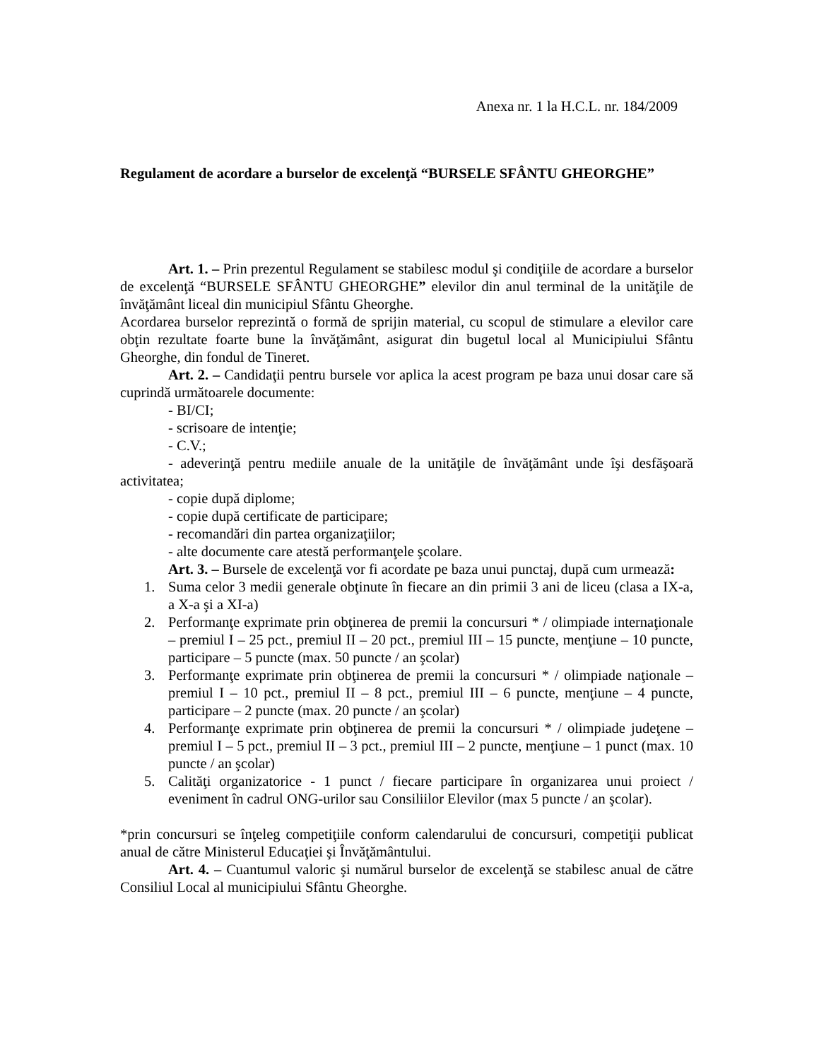Anexa nr. 1 la H.C.L. nr. 184/2009
Regulament de acordare a burselor de excelenţă “BURSELE SFÂNTU GHEORGHE”
Art. 1. – Prin prezentul Regulament se stabilesc modul şi condiţiile de acordare a burselor de excelenţă “BURSELE SFÂNTU GHEORGHE” elevilor din anul terminal de la unităţile de învăţământ liceal din municipiul Sfântu Gheorghe.
Acordarea burselor reprezintă o formă de sprijin material, cu scopul de stimulare a elevilor care obţin rezultate foarte bune la învăţământ, asigurat din bugetul local al Municipiului Sfântu Gheorghe, din fondul de Tineret.
Art. 2. – Candidaţii pentru bursele vor aplica la acest program pe baza unui dosar care să cuprindă următoarele documente:
- BI/CI;
- scrisoare de intenţie;
- C.V.;
- adeverinţă pentru mediile anuale de la unităţile de învăţământ unde îşi desfăşoară activitatea;
- copie după diplome;
- copie după certificate de participare;
- recomandări din partea organizaţiilor;
- alte documente care atestă performanţele şcolare.
Art. 3. – Bursele de excelenţă vor fi acordate pe baza unui punctaj, după cum urmează:
1. Suma celor 3 medii generale obţinute în fiecare an din primii 3 ani de liceu (clasa a IX-a, a X-a şi a XI-a)
2. Performanţe exprimate prin obţinerea de premii la concursuri * / olimpiade internaţionale – premiul I – 25 pct., premiul II – 20 pct., premiul III – 15 puncte, menţiune – 10 puncte, participare – 5 puncte (max. 50 puncte / an şcolar)
3. Performanţe exprimate prin obţinerea de premii la concursuri * / olimpiade naţionale – premiul I – 10 pct., premiul II – 8 pct., premiul III – 6 puncte, menţiune – 4 puncte, participare – 2 puncte (max. 20 puncte / an şcolar)
4. Performanţe exprimate prin obţinerea de premii la concursuri * / olimpiade judeţene – premiul I – 5 pct., premiul II – 3 pct., premiul III – 2 puncte, menţiune – 1 punct (max. 10 puncte / an şcolar)
5. Calităţi organizatorice - 1 punct / fiecare participare în organizarea unui proiect / eveniment în cadrul ONG-urilor sau Consiliilor Elevilor (max 5 puncte / an şcolar).
*prin concursuri se înţeleg competiţiile conform calendarului de concursuri, competiţii publicat anual de către Ministerul Educaţiei şi Învăţământului.
Art. 4. – Cuantumul valoric şi numărul burselor de excelenţă se stabilesc anual de către Consiliul Local al municipiului Sfântu Gheorghe.